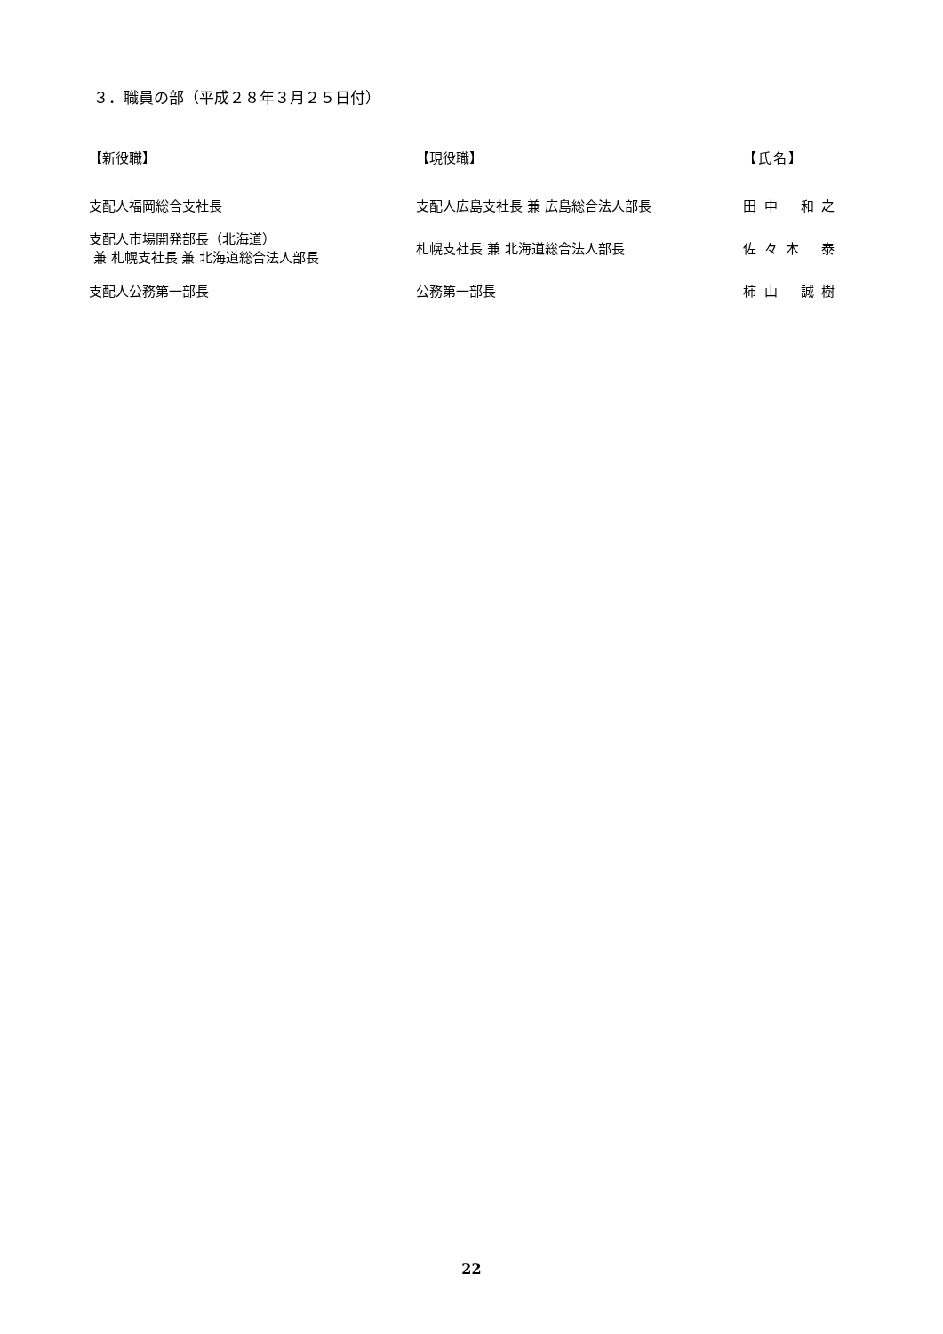３．職員の部（平成２８年３月２５日付）
| 【新役職】 | 【現役職】 | 【氏名】 |
| --- | --- | --- |
| 支配人福岡総合支社長 | 支配人広島支社長 兼 広島総合法人部長 | 田 中 和 之 |
| 支配人市場開発部長（北海道） 兼 札幌支社長 兼 北海道総合法人部長 | 札幌支社長 兼 北海道総合法人部長 | 佐 々 木 泰 |
| 支配人公務第一部長 | 公務第一部長 | 柿 山 誠 樹 |
22